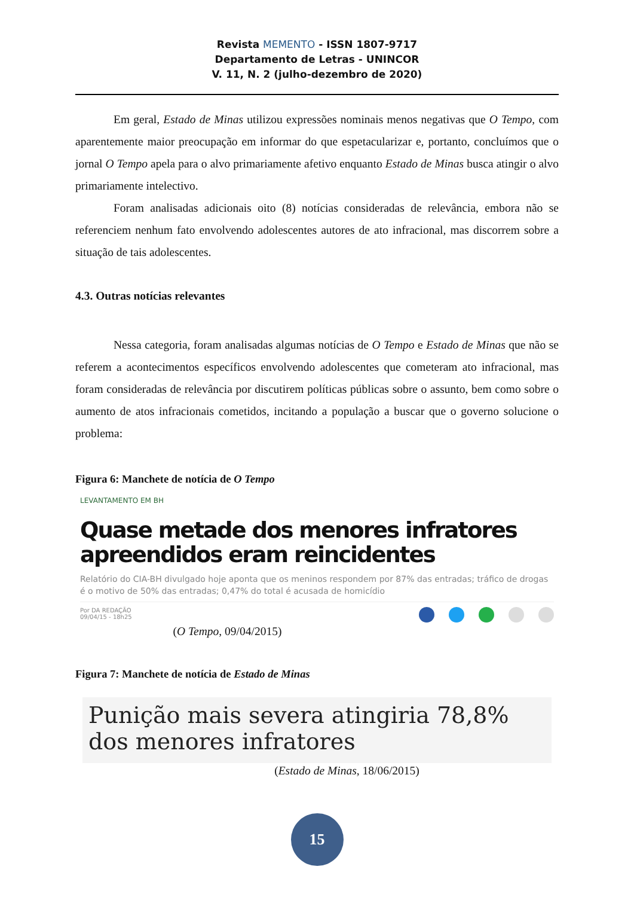Revista MEMENTO - ISSN 1807-9717
Departamento de Letras - UNINCOR
V. 11, N. 2 (julho-dezembro de 2020)
Em geral, Estado de Minas utilizou expressões nominais menos negativas que O Tempo, com aparentemente maior preocupação em informar do que espetacularizar e, portanto, concluímos que o jornal O Tempo apela para o alvo primariamente afetivo enquanto Estado de Minas busca atingir o alvo primariamente intelectivo.
Foram analisadas adicionais oito (8) notícias consideradas de relevância, embora não se referenciem nenhum fato envolvendo adolescentes autores de ato infracional, mas discorrem sobre a situação de tais adolescentes.
4.3. Outras notícias relevantes
Nessa categoria, foram analisadas algumas notícias de O Tempo e Estado de Minas que não se referem a acontecimentos específicos envolvendo adolescentes que cometeram ato infracional, mas foram consideradas de relevância por discutirem políticas públicas sobre o assunto, bem como sobre o aumento de atos infracionais cometidos, incitando a população a buscar que o governo solucione o problema:
Figura 6: Manchete de notícia de O Tempo
LEVANTAMENTO EM BH
Quase metade dos menores infratores apreendidos eram reincidentes
Relatório do CIA-BH divulgado hoje aponta que os meninos respondem por 87% das entradas; tráfico de drogas é o motivo de 50% das entradas; 0,47% do total é acusada de homicídio
Por DA REDAÇÃO
09/04/15 - 18h25
(O Tempo, 09/04/2015)
Figura 7: Manchete de notícia de Estado de Minas
Punição mais severa atingiria 78,8% dos menores infratores
(Estado de Minas, 18/06/2015)
15